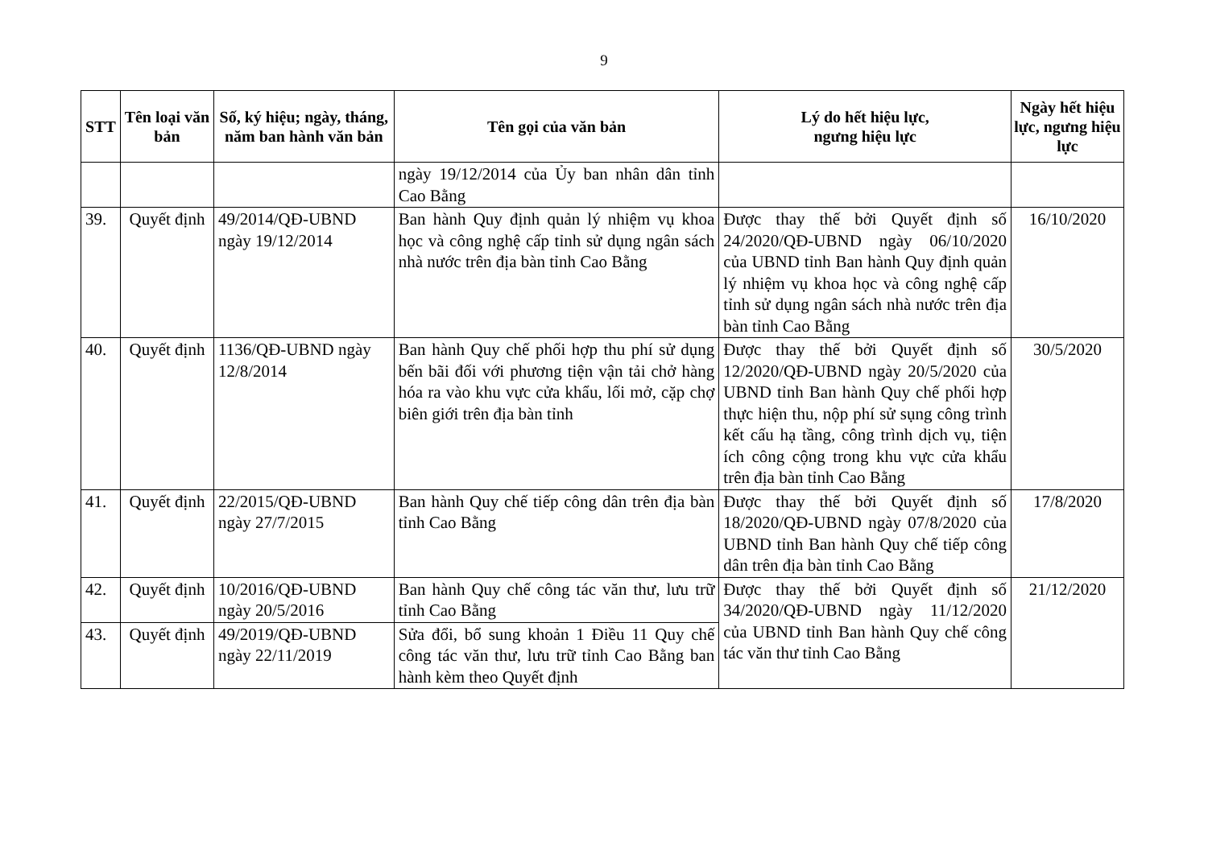9
| STT | Tên loại văn bản | Số, ký hiệu; ngày, tháng, năm ban hành văn bản | Tên gọi của văn bản | Lý do hết hiệu lực, ngưng hiệu lực | Ngày hết hiệu lực, ngưng hiệu lực |
| --- | --- | --- | --- | --- | --- |
| | | | ngày 19/12/2014 của Ủy ban nhân dân tỉnh Cao Bằng | | |
| 39. | Quyết định | 49/2014/QĐ-UBND ngày 19/12/2014 | Ban hành Quy định quản lý nhiệm vụ khoa học và công nghệ cấp tỉnh sử dụng ngân sách nhà nước trên địa bàn tỉnh Cao Bằng | Được thay thế bởi Quyết định số 24/2020/QĐ-UBND ngày 06/10/2020 của UBND tỉnh Ban hành Quy định quản lý nhiệm vụ khoa học và công nghệ cấp tỉnh sử dụng ngân sách nhà nước trên địa bàn tỉnh Cao Bằng | 16/10/2020 |
| 40. | Quyết định | 1136/QĐ-UBND ngày 12/8/2014 | Ban hành Quy chế phối hợp thu phí sử dụng bến bãi đối với phương tiện vận tải chở hàng hóa ra vào khu vực cửa khẩu, lối mở, cặp chợ biên giới trên địa bàn tỉnh | Được thay thế bởi Quyết định số 12/2020/QĐ-UBND ngày 20/5/2020 của UBND tỉnh Ban hành Quy chế phối hợp thực hiện thu, nộp phí sử sụng công trình kết cấu hạ tầng, công trình dịch vụ, tiện ích công cộng trong khu vực cửa khẩu trên địa bàn tỉnh Cao Bằng | 30/5/2020 |
| 41. | Quyết định | 22/2015/QĐ-UBND ngày 27/7/2015 | Ban hành Quy chế tiếp công dân trên địa bàn tỉnh Cao Bằng | Được thay thế bởi Quyết định số 18/2020/QĐ-UBND ngày 07/8/2020 của UBND tỉnh Ban hành Quy chế tiếp công dân trên địa bàn tỉnh Cao Bằng | 17/8/2020 |
| 42. | Quyết định | 10/2016/QĐ-UBND ngày 20/5/2016 | Ban hành Quy chế công tác văn thư, lưu trữ tỉnh Cao Bằng | Được thay thế bởi Quyết định số 34/2020/QĐ-UBND ngày 11/12/2020 của UBND tỉnh Ban hành Quy chế công tác văn thư tỉnh Cao Bằng | 21/12/2020 |
| 43. | Quyết định | 49/2019/QĐ-UBND ngày 22/11/2019 | Sửa đổi, bổ sung khoản 1 Điều 11 Quy chế công tác văn thư, lưu trữ tỉnh Cao Bằng ban hành kèm theo Quyết định | | |